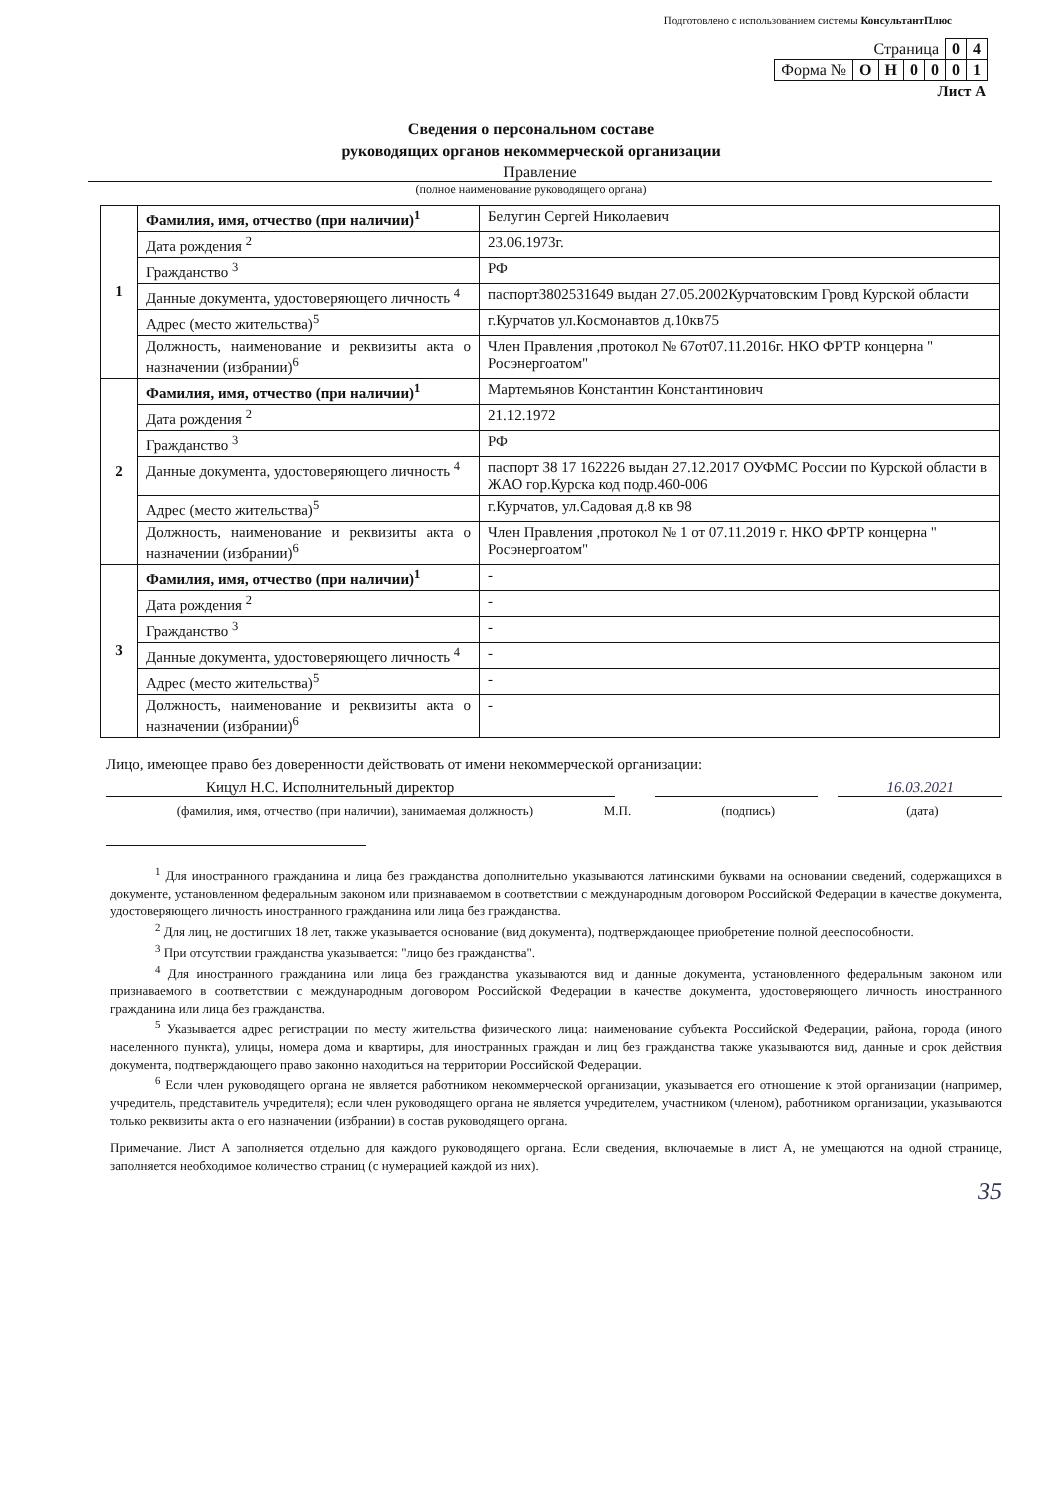Подготовлено с использованием системы КонсультантПлюс
| Страница | | | | | 0 | 4 |
| Форма № | О | Н | 0 | 0 | 0 | 1 |
Лист А
Сведения о персональном составе
руководящих органов некоммерческой организации
Правление
(полное наименование руководящего органа)
| 1 | Фамилия, имя, отчество (при наличии)<sup>1</sup> | Белугин Сергей Николаевич |
| | Дата рождения <sup>2</sup> | 23.06.1973г. |
| | Гражданство <sup>3</sup> | РФ |
| | Данные документа, удостоверяющего личность <sup>4</sup> | паспорт3802531649 выдан 27.05.2002Курчатовским Гровд Курской области |
| | Адрес (место жительства)<sup>5</sup> | г.Курчатов ул.Космонавтов д.10кв75 |
| | Должность, наименование и реквизиты акта о назначении (избрании)<sup>6</sup> | Член Правления ,протокол № 67от07.11.2016г. НКО ФРТР концерна " Росэнергоатом" |
| 2 | Фамилия, имя, отчество (при наличии)<sup>1</sup> | Мартемьянов Константин Константинович |
| | Дата рождения <sup>2</sup> | 21.12.1972 |
| | Гражданство <sup>3</sup> | РФ |
| | Данные документа, удостоверяющего личность <sup>4</sup> | паспорт 38 17 162226 выдан 27.12.2017 ОУФМС России по Курской области в ЖАО гор.Курска код подр.460-006 |
| | Адрес (место жительства)<sup>5</sup> | г.Курчатов, ул.Садовая д.8 кв 98 |
| | Должность, наименование и реквизиты акта о назначении (избрании)<sup>6</sup> | Член Правления ,протокол № 1 от 07.11.2019 г. НКО ФРТР концерна " Росэнергоатом" |
| 3 | Фамилия, имя, отчество (при наличии)<sup>1</sup> | - |
| | Дата рождения <sup>2</sup> | - |
| | Гражданство <sup>3</sup> | - |
| | Данные документа, удостоверяющего личность <sup>4</sup> | - |
| | Адрес (место жительства)<sup>5</sup> | - |
| | Должность, наименование и реквизиты акта о назначении (избрании)<sup>6</sup> | - |
Лицо, имеющее право без доверенности действовать от имени некоммерческой организации:
Кицул Н.С. Исполнительный директор 16.03.2021
(фамилия, имя, отчество (при наличии), занимаемая должность) М.П. (подпись) (дата)
<sup>1</sup> Для иностранного гражданина и лица без гражданства дополнительно указываются латинскими буквами на основании сведений, содержащихся в документе, установленном федеральным законом или признаваемом в соответствии с международным договором Российской Федерации в качестве документа, удостоверяющего личность иностранного гражданина или лица без гражданства.
<sup>2</sup> Для лиц, не достигших 18 лет, также указывается основание (вид документа), подтверждающее приобретение полной дееспособности.
<sup>3</sup> При отсутствии гражданства указывается: "лицо без гражданства".
<sup>4</sup> Для иностранного гражданина или лица без гражданства указываются вид и данные документа, установленного федеральным законом или признаваемого в соответствии с международным договором Российской Федерации в качестве документа, удостоверяющего личность иностранного гражданина или лица без гражданства.
<sup>5</sup> Указывается адрес регистрации по месту жительства физического лица: наименование субъекта Российской Федерации, района, города (иного населенного пункта), улицы, номера дома и квартиры, для иностранных граждан и лиц без гражданства также указываются вид, данные и срок действия документа, подтверждающего право законно находиться на территории Российской Федерации.
<sup>6</sup> Если член руководящего органа не является работником некоммерческой организации, указывается его отношение к этой организации (например, учредитель, представитель учредителя); если член руководящего органа не является учредителем, участником (членом), работником организации, указываются только реквизиты акта о его назначении (избрании) в состав руководящего органа.
Примечание. Лист А заполняется отдельно для каждого руководящего органа. Если сведения, включаемые в лист А, не умещаются на одной странице, заполняется необходимое количество страниц (с нумерацией каждой из них).
35